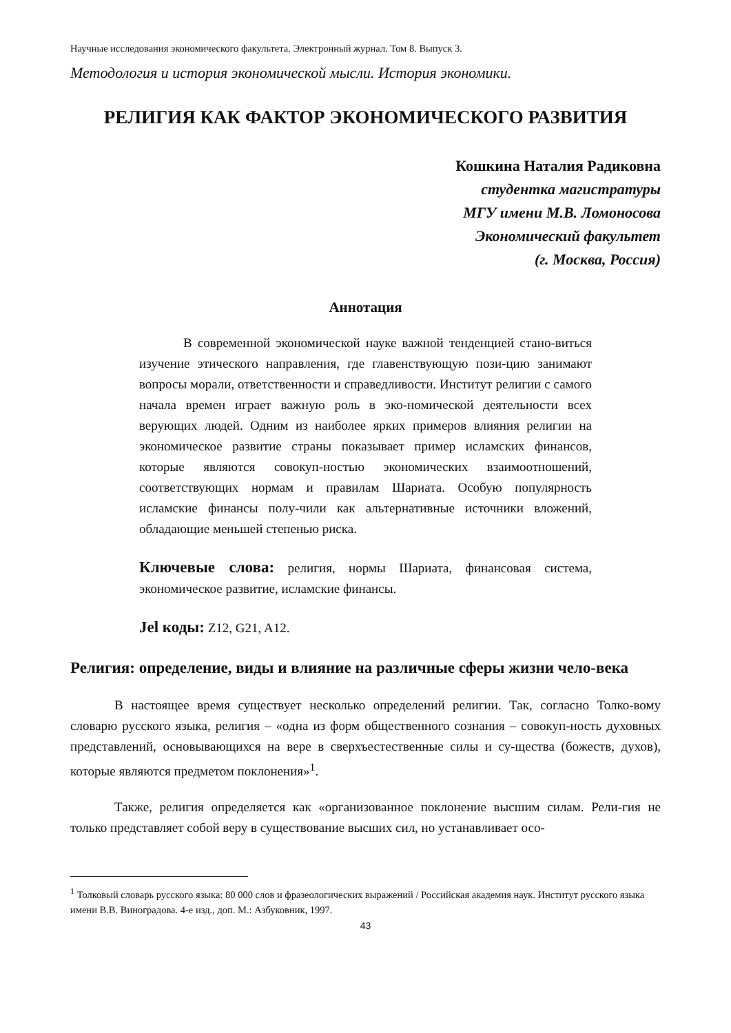Научные исследования экономического факультета. Электронный журнал. Том 8. Выпуск 3.
Методология и история экономической мысли. История экономики.
РЕЛИГИЯ КАК ФАКТОР ЭКОНОМИЧЕСКОГО РАЗВИТИЯ
Кошкина Наталия Радиковна
студентка магистратуры
МГУ имени М.В. Ломоносова
Экономический факультет
(г. Москва, Россия)
Аннотация
В современной экономической науке важной тенденцией стано-виться изучение этического направления, где главенствующую пози-цию занимают вопросы морали, ответственности и справедливости. Институт религии с самого начала времен играет важную роль в эко-номической деятельности всех верующих людей. Одним из наиболее ярких примеров влияния религии на экономическое развитие страны показывает пример исламских финансов, которые являются совокуп-ностью экономических взаимоотношений, соответствующих нормам и правилам Шариата. Особую популярность исламские финансы полу-чили как альтернативные источники вложений, обладающие меньшей степенью риска.
Ключевые слова: религия, нормы Шариата, финансовая система, экономическое развитие, исламские финансы.
Jel коды: Z12, G21, A12.
Религия: определение, виды и влияние на различные сферы жизни чело-века
В настоящее время существует несколько определений религии. Так, согласно Толко-вому словарю русского языка, религия – «одна из форм общественного сознания – совокуп-ность духовных представлений, основывающихся на вере в сверхъестественные силы и су-щества (божеств, духов), которые являются предметом поклонения»<sup>1</sup>.
Также, религия определяется как «организованное поклонение высшим силам. Рели-гия не только представляет собой веру в существование высших сил, но устанавливает осо-
<sup>1</sup> Толковый словарь русского языка: 80 000 слов и фразеологических выражений / Российская академия наук. Институт русского языка имени В.В. Виноградова. 4-е изд., доп. М.: Азбуковник, 1997.
43